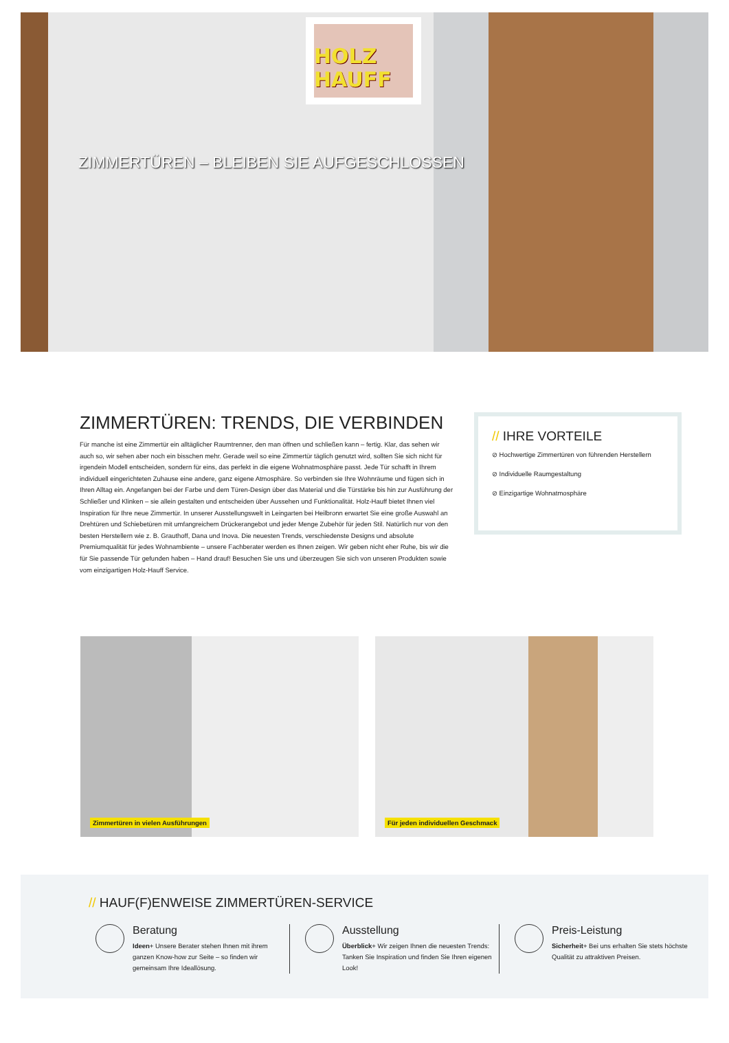HOLZ
HAUFF
ZIMMERTÜREN – BLEIBEN SIE AUFGESCHLOSSEN
ZIMMERTÜREN: TRENDS, DIE VERBINDEN
Für manche ist eine Zimmertür ein alltäglicher Raumtrenner, den man öffnen und schließen kann – fertig. Klar, das sehen wir auch so, wir sehen aber noch ein bisschen mehr. Gerade weil so eine Zimmertür täglich genutzt wird, sollten Sie sich nicht für irgendein Modell entscheiden, sondern für eins, das perfekt in die eigene Wohnatmosphäre passt. Jede Tür schafft in Ihrem individuell eingerichteten Zuhause eine andere, ganz eigene Atmosphäre. So verbinden sie Ihre Wohnräume und fügen sich in Ihren Alltag ein. Angefangen bei der Farbe und dem Türen-Design über das Material und die Türstärke bis hin zur Ausführung der Schließer und Klinken – sie allein gestalten und entscheiden über Aussehen und Funktionalität. Holz-Hauff bietet Ihnen viel Inspiration für Ihre neue Zimmertür. In unserer Ausstellungswelt in Leingarten bei Heilbronn erwartet Sie eine große Auswahl an Drehtüren und Schiebetüren mit umfangreichem Drückerangebot und jeder Menge Zubehör für jeden Stil. Natürlich nur von den besten Herstellern wie z. B. Grauthoff, Dana und Inova. Die neuesten Trends, verschiedenste Designs und absolute Premiumqualität für jedes Wohnambiente – unsere Fachberater werden es Ihnen zeigen. Wir geben nicht eher Ruhe, bis wir die für Sie passende Tür gefunden haben – Hand drauf! Besuchen Sie uns und überzeugen Sie sich von unseren Produkten sowie vom einzigartigen Holz-Hauff Service.
// IHRE VORTEILE
⊘ Hochwertige Zimmertüren von führenden Herstellern
⊘ Individuelle Raumgestaltung
⊘ Einzigartige Wohnatmosphäre
Zimmertüren in vielen Ausführungen
Für jeden individuellen Geschmack
// HAUF(F)ENWEISE ZIMMERTÜREN-SERVICE
Beratung
Ideen+ Unsere Berater stehen Ihnen mit ihrem ganzen Know-how zur Seite – so finden wir gemeinsam Ihre Ideallösung.
Ausstellung
Überblick+ Wir zeigen Ihnen die neuesten Trends: Tanken Sie Inspiration und finden Sie Ihren eigenen Look!
Preis-Leistung
Sicherheit+ Bei uns erhalten Sie stets höchste Qualität zu attraktiven Preisen.